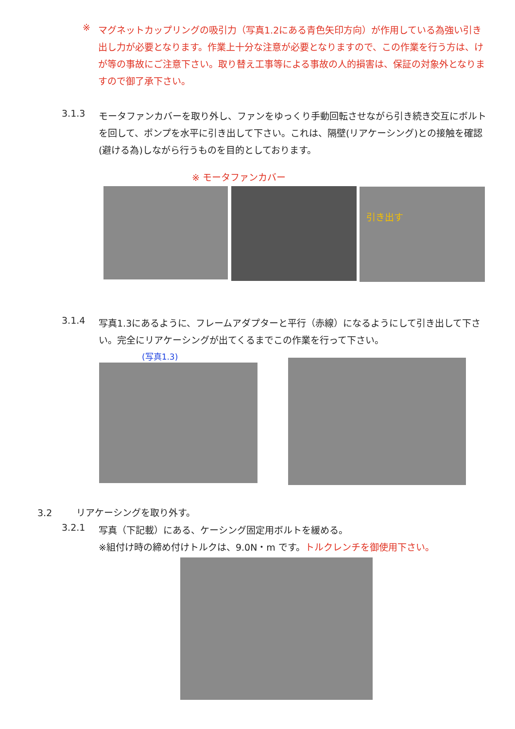※
マグネットカップリングの吸引力（写真1.2にある青色矢印方向）が作用している為強い引き出し力が必要となります。作業上十分な注意が必要となりますので、この作業を行う方は、けが等の事故にご注意下さい。取り替え工事等による事故の人的損害は、保証の対象外となりますので御了承下さい。
3.1.3
モータファンカバーを取り外し、ファンをゆっくり手動回転させながら引き続き交互にボルトを回して、ポンプを水平に引き出して下さい。これは、隔壁(リアケーシング)との接触を確認(避ける為)しながら行うものを目的としております。
※ モータファンカバー
引き出す
3.1.4
写真1.3にあるように、フレームアダプターと平行（赤線）になるようにして引き出して下さい。完全にリアケーシングが出てくるまでこの作業を行って下さい。
(写真1.3)
3.2 リアケーシングを取り外す。
3.2.1
写真（下記載）にある、ケーシング固定用ボルトを緩める。
※組付け時の締め付けトルクは、9.0N・m です。トルクレンチを御使用下さい。